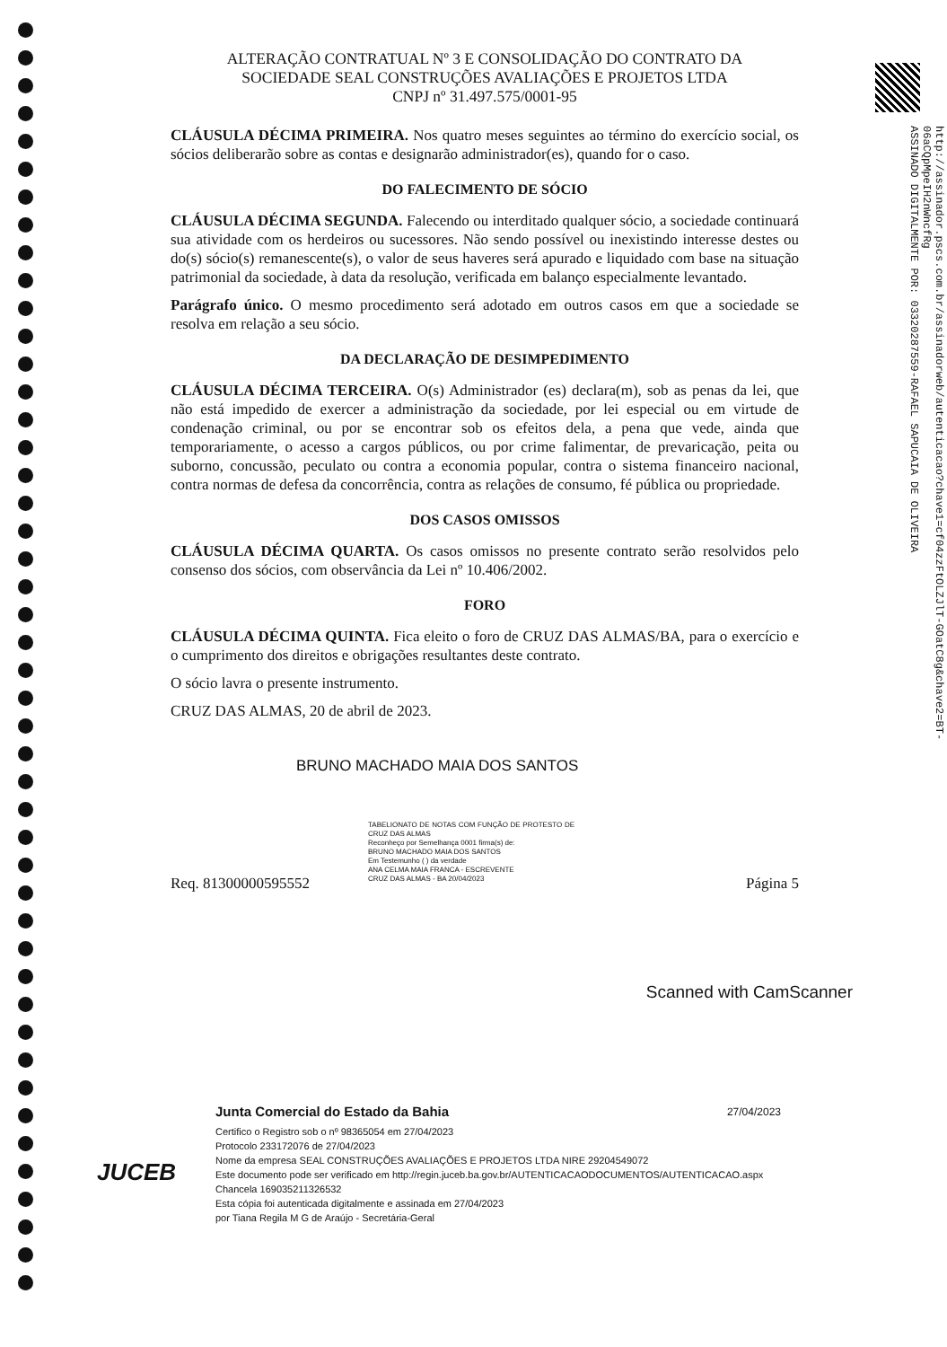http://assinador.pscs.com.br/assinadorweb/autenticacao?chave1=cf04zzFtOLZJlT-GOatC8g&chave2=BT-06aCQpMpeIH2nWncfRg
ASSINADO DIGITALMENTE POR: 03320287559-RAFAEL SAPUCAIA DE OLIVEIRA
ALTERAÇÃO CONTRATUAL Nº 3 E CONSOLIDAÇÃO DO CONTRATO DA
SOCIEDADE SEAL CONSTRUÇÕES AVALIAÇÕES E PROJETOS LTDA
CNPJ nº 31.497.575/0001-95
CLÁUSULA DÉCIMA PRIMEIRA. Nos quatro meses seguintes ao término do exercício social, os sócios deliberarão sobre as contas e designarão administrador(es), quando for o caso.
DO FALECIMENTO DE SÓCIO
CLÁUSULA DÉCIMA SEGUNDA. Falecendo ou interditado qualquer sócio, a sociedade continuará sua atividade com os herdeiros ou sucessores. Não sendo possível ou inexistindo interesse destes ou do(s) sócio(s) remanescente(s), o valor de seus haveres será apurado e liquidado com base na situação patrimonial da sociedade, à data da resolução, verificada em balanço especialmente levantado.
Parágrafo único. O mesmo procedimento será adotado em outros casos em que a sociedade se resolva em relação a seu sócio.
DA DECLARAÇÃO DE DESIMPEDIMENTO
CLÁUSULA DÉCIMA TERCEIRA. O(s) Administrador (es) declara(m), sob as penas da lei, que não está impedido de exercer a administração da sociedade, por lei especial ou em virtude de condenação criminal, ou por se encontrar sob os efeitos dela, a pena que vede, ainda que temporariamente, o acesso a cargos públicos, ou por crime falimentar, de prevaricação, peita ou suborno, concussão, peculato ou contra a economia popular, contra o sistema financeiro nacional, contra normas de defesa da concorrência, contra as relações de consumo, fé pública ou propriedade.
DOS CASOS OMISSOS
CLÁUSULA DÉCIMA QUARTA. Os casos omissos no presente contrato serão resolvidos pelo consenso dos sócios, com observância da Lei nº 10.406/2002.
FORO
CLÁUSULA DÉCIMA QUINTA. Fica eleito o foro de CRUZ DAS ALMAS/BA, para o exercício e o cumprimento dos direitos e obrigações resultantes deste contrato.
O sócio lavra o presente instrumento.
CRUZ DAS ALMAS, 20 de abril de 2023.
BRUNO MACHADO MAIA DOS SANTOS
Req. 81300000595552 Página 5
TABELIONATO DE NOTAS COM FUNÇÃO DE PROTESTO DE CRUZ DAS ALMAS
Reconheço por Semelhança 0001 firma(s) de:
BRUNO MACHADO MAIA DOS SANTOS
Em Testemunho ( ) da verdade
ANA CELMA MAIA FRANCA - ESCREVENTE
CRUZ DAS ALMAS - BA 20/04/2023
Scanned with CamScanner
JUCEB
Junta Comercial do Estado da Bahia 27/04/2023
Certifico o Registro sob o nº 98365054 em 27/04/2023
Protocolo 233172076 de 27/04/2023
Nome da empresa SEAL CONSTRUÇÕES AVALIAÇÕES E PROJETOS LTDA NIRE 29204549072
Este documento pode ser verificado em http://regin.juceb.ba.gov.br/AUTENTICACAODOCUMENTOS/AUTENTICACAO.aspx
Chancela 169035211326532
Esta cópia foi autenticada digitalmente e assinada em 27/04/2023
por Tiana Regila M G de Araújo - Secretária-Geral